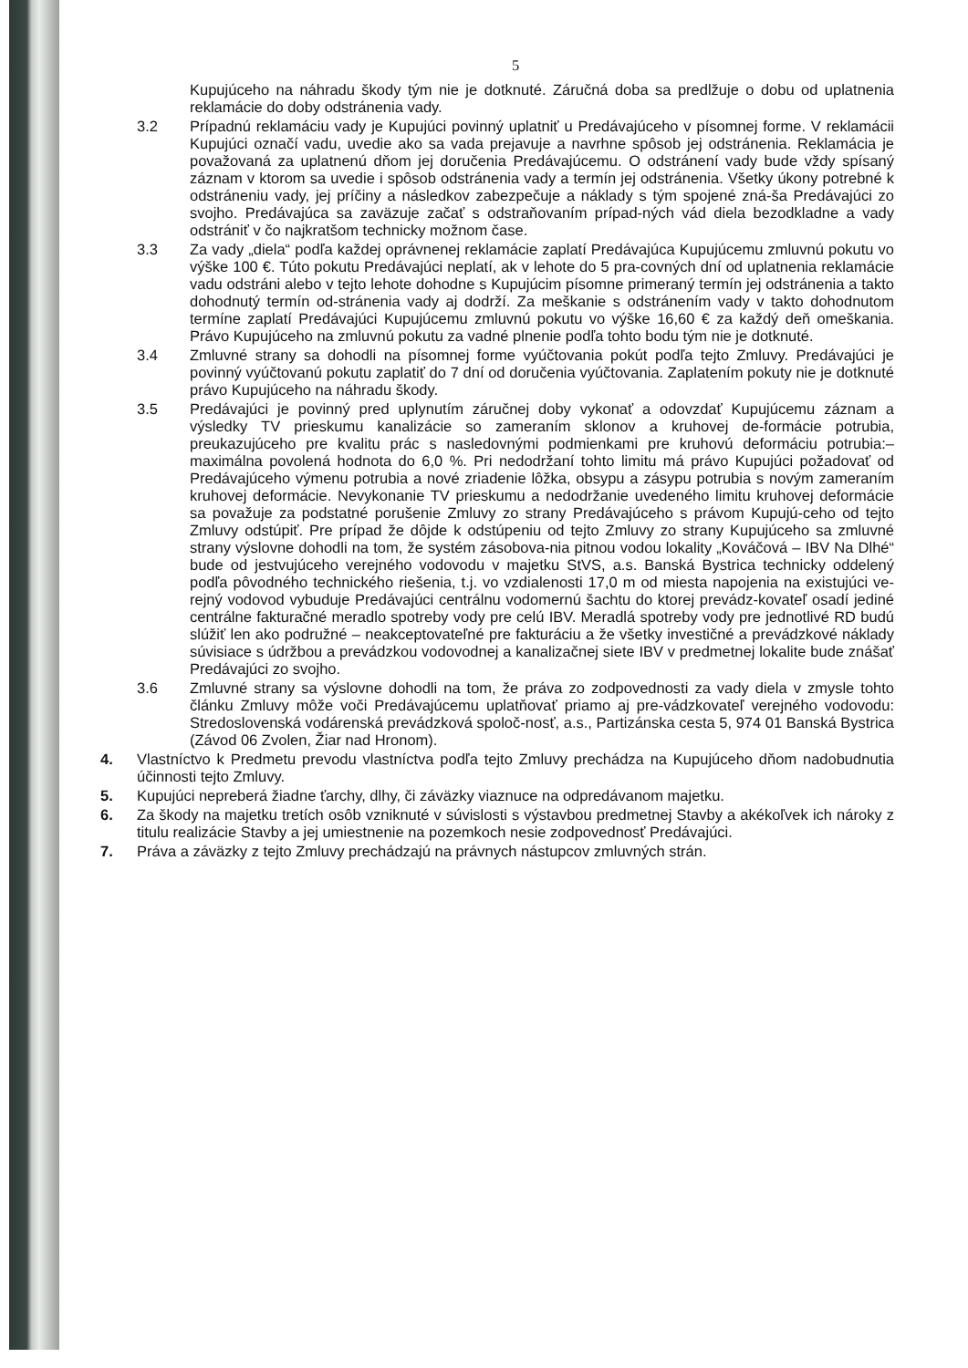5
Kupujúceho na náhradu škody tým nie je dotknuté. Záručná doba sa predlžuje o dobu od uplatnenia reklamácie do doby odstránenia vady.
3.2 Prípadnú reklamáciu vady je Kupujúci povinný uplatniť u Predávajúceho v písomnej forme. V reklamácii Kupujúci označí vadu, uvedie ako sa vada prejavuje a navrhne spôsob jej odstránenia. Reklamácia je považovaná za uplatnenú dňom jej doručenia Predávajúcemu. O odstránení vady bude vždy spísaný záznam v ktorom sa uvedie i spôsob odstránenia vady a termín jej odstránenia. Všetky úkony potrebné k odstráneniu vady, jej príčiny a následkov zabezpečuje a náklady s tým spojené zná-ša Predávajúci zo svojho. Predávajúca sa zaväzuje začať s odstraňovaním prípad-ných vád diela bezodkladne a vady odstrániť v čo najkratšom technicky možnom čase.
3.3 Za vady „diela“ podľa každej oprávnenej reklamácie zaplatí Predávajúca Kupujúcemu zmluvnú pokutu vo výške 100 €. Túto pokutu Predávajúci neplatí, ak v lehote do 5 pra-covných dní od uplatnenia reklamácie vadu odstráni alebo v tejto lehote dohodne s Kupujúcim písomne primeraný termín jej odstránenia a takto dohodnutý termín od-stránenia vady aj dodrží. Za meškanie s odstránením vady v takto dohodnutom termíne zaplatí Predávajúci Kupujúcemu zmluvnú pokutu vo výške 16,60 € za každý deň omeškania. Právo Kupujúceho na zmluvnú pokutu za vadné plnenie podľa tohto bodu tým nie je dotknuté.
3.4 Zmluvné strany sa dohodli na písomnej forme vyúčtovania pokút podľa tejto Zmluvy. Predávajúci je povinný vyúčtovanú pokutu zaplatiť do 7 dní od doručenia vyúčtovania. Zaplatením pokuty nie je dotknuté právo Kupujúceho na náhradu škody.
3.5 Predávajúci je povinný pred uplynutím záručnej doby vykonať a odovzdať Kupujúcemu záznam a výsledky TV prieskumu kanalizácie so zameraním sklonov a kruhovej de-formácie potrubia, preukazujúceho pre kvalitu prác s nasledovnými podmienkami pre kruhovú deformáciu potrubia:– maximálna povolená hodnota do 6,0 %. Pri nedodržaní tohto limitu má právo Kupujúci požadovať od Predávajúceho výmenu potrubia a nové zriadenie lôžka, obsypu a zásypu potrubia s novým zameraním kruhovej deformácie. Nevykonanie TV prieskumu a nedodržanie uvedeného limitu kruhovej deformácie sa považuje za podstatné porušenie Zmluvy zo strany Predávajúceho s právom Kupujú-ceho od tejto Zmluvy odstúpiť. Pre prípad že dôjde k odstúpeniu od tejto Zmluvy zo strany Kupujúceho sa zmluvné strany výslovne dohodli na tom, že systém zásobova-nia pitnou vodou lokality „Kováčová – IBV Na Dlhé“ bude od jestvujúceho verejného vodovodu v majetku StVS, a.s. Banská Bystrica technicky oddelený podľa pôvodného technického riešenia, t.j. vo vzdialenosti 17,0 m od miesta napojenia na existujúci ve-rejný vodovod vybuduje Predávajúci centrálnu vodomernú šachtu do ktorej prevádz-kovateľ osadí jediné centrálne fakturačné meradlo spotreby vody pre celú IBV. Meradlá spotreby vody pre jednotlivé RD budú slúžiť len ako podružné – neakceptovateľné pre fakturáciu a že všetky investičné a prevádzkové náklady súvisiace s údržbou a prevádzkou vodovodnej a kanalizačnej siete IBV v predmetnej lokalite bude znášať Predávajúci zo svojho.
3.6 Zmluvné strany sa výslovne dohodli na tom, že práva zo zodpovednosti za vady diela v zmysle tohto článku Zmluvy môže voči Predávajúcemu uplatňovať priamo aj pre-vádzkovateľ verejného vodovodu: Stredoslovenská vodárenská prevádzková spoloč-nosť, a.s., Partizánska cesta 5, 974 01 Banská Bystrica (Závod 06 Zvolen, Žiar nad Hronom).
4. Vlastníctvo k Predmetu prevodu vlastníctva podľa tejto Zmluvy prechádza na Kupujúceho dňom nadobudnutia účinnosti tejto Zmluvy.
5. Kupujúci nepreberá žiadne ťarchy, dlhy, či záväzky viaznuce na odpredávanom majetku.
6. Za škody na majetku tretích osôb vzniknuté v súvislosti s výstavbou predmetnej Stavby a akékoľvek ich nároky z titulu realizácie Stavby a jej umiestnenie na pozemkoch nesie zodpovednosť Predávajúci.
7. Práva a záväzky z tejto Zmluvy prechádzajú na právnych nástupcov zmluvných strán.